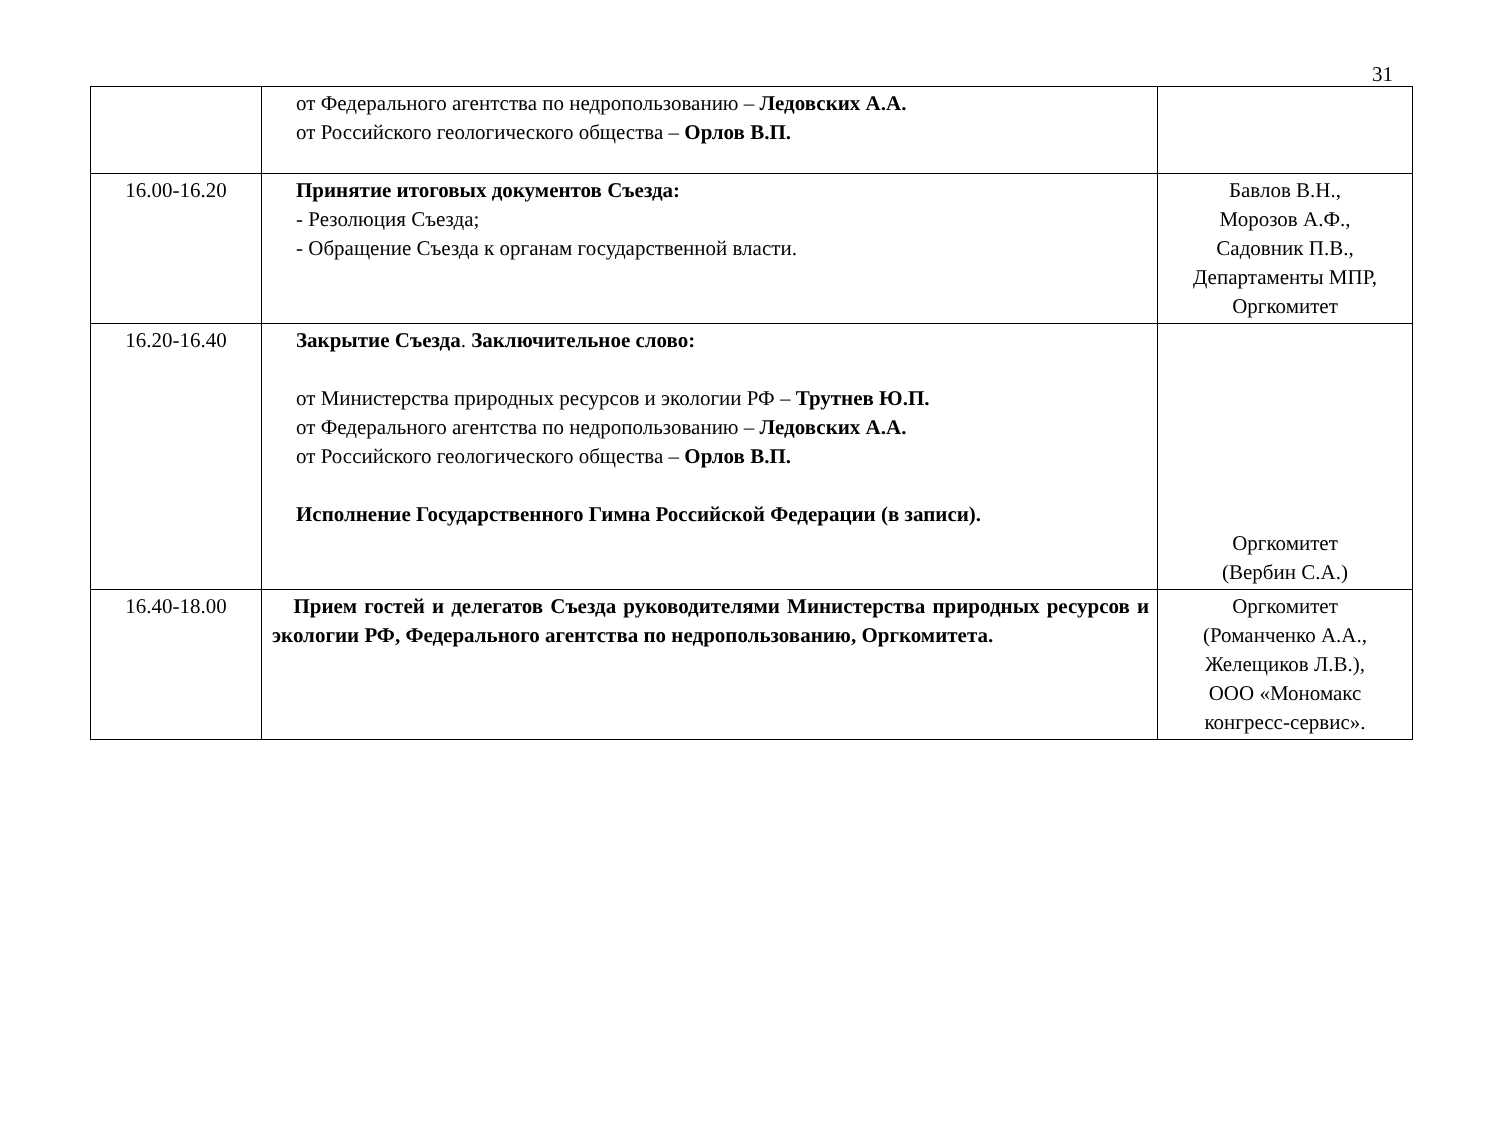31
| | от Федерального агентства по недропользованию – Ледовских А.А. от Российского геологического общества – Орлов В.П. | |
| 16.00-16.20 | Принятие итоговых документов Съезда: - Резолюция Съезда; - Обращение Съезда к органам государственной власти. | Бавлов В.Н., Морозов А.Ф., Садовник П.В., Департаменты МПР, Оргкомитет |
| 16.20-16.40 | Закрытие Съезда . Заключительное слово: от Министерства природных ресурсов и экологии РФ – Трутнев Ю.П. от Федерального агентства по недропользованию – Ледовских А.А. от Российского геологического общества – Орлов В.П. Исполнение Государственного Гимна Российской Федерации (в записи). | Оргкомитет (Вербин С.А.) |
| 16.40-18.00 | Прием гостей и делегатов Съезда руководителями Министерства природных ресурсов и экологии РФ, Федерального агентства по недропользованию, Оргкомитета. | Оргкомитет (Романченко А.А., Желещиков Л.В.), ООО «Мономакс конгресс-сервис». |